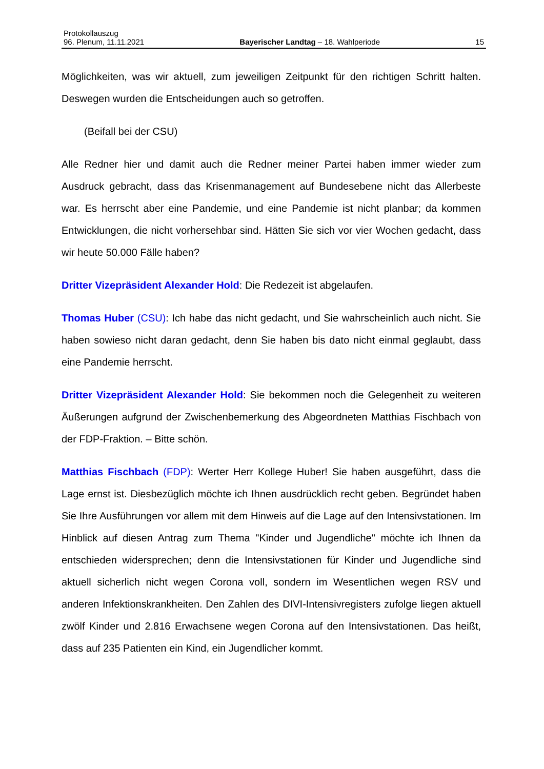Protokollauszug
96. Plenum, 11.11.2021 Bayerischer Landtag – 18. Wahlperiode 15
Möglichkeiten, was wir aktuell, zum jeweiligen Zeitpunkt für den richtigen Schritt hal­ten. Deswegen wurden die Entscheidungen auch so getroffen.
(Beifall bei der CSU)
Alle Redner hier und damit auch die Redner meiner Partei haben immer wieder zum Ausdruck gebracht, dass das Krisenmanagement auf Bundesebene nicht das Aller­beste war. Es herrscht aber eine Pandemie, und eine Pandemie ist nicht planbar; da kommen Entwicklungen, die nicht vorhersehbar sind. Hätten Sie sich vor vier Wochen gedacht, dass wir heute 50.000 Fälle haben?
Dritter Vizepräsident Alexander Hold: Die Redezeit ist abgelaufen.
Thomas Huber (CSU): Ich habe das nicht gedacht, und Sie wahrscheinlich auch nicht. Sie haben sowieso nicht daran gedacht, denn Sie haben bis dato nicht einmal geglaubt, dass eine Pandemie herrscht.
Dritter Vizepräsident Alexander Hold: Sie bekommen noch die Gelegenheit zu wei­teren Äußerungen aufgrund der Zwischenbemerkung des Abgeordneten Matthias Fischbach von der FDP-Fraktion. – Bitte schön.
Matthias Fischbach (FDP): Werter Herr Kollege Huber! Sie haben ausgeführt, dass die Lage ernst ist. Diesbezüglich möchte ich Ihnen ausdrücklich recht geben. Begrün­det haben Sie Ihre Ausführungen vor allem mit dem Hinweis auf die Lage auf den In­tensivstationen. Im Hinblick auf diesen Antrag zum Thema "Kinder und Jugendliche" möchte ich Ihnen da entschieden widersprechen; denn die Intensivstationen für Kinder und Jugendliche sind aktuell sicherlich nicht wegen Corona voll, sondern im Wesentli­chen wegen RSV und anderen Infektionskrankheiten. Den Zahlen des DIVI-Intensivre­gisters zufolge liegen aktuell zwölf Kinder und 2.816 Erwachsene wegen Corona auf den Intensivstationen. Das heißt, dass auf 235 Patienten ein Kind, ein Jugendlicher kommt.